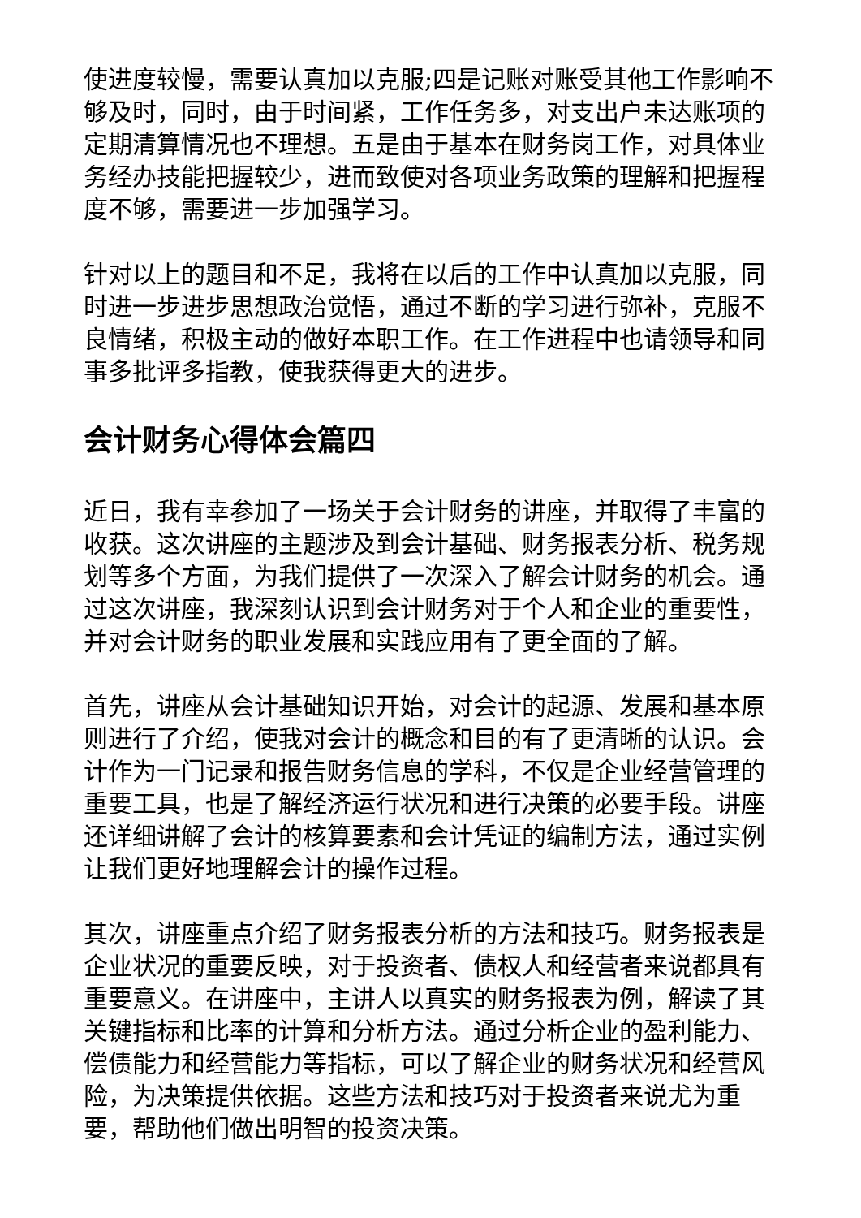使进度较慢，需要认真加以克服;四是记账对账受其他工作影响不够及时，同时，由于时间紧，工作任务多，对支出户未达账项的定期清算情况也不理想。五是由于基本在财务岗工作，对具体业务经办技能把握较少，进而致使对各项业务政策的理解和把握程度不够，需要进一步加强学习。
针对以上的题目和不足，我将在以后的工作中认真加以克服，同时进一步进步思想政治觉悟，通过不断的学习进行弥补，克服不良情绪，积极主动的做好本职工作。在工作进程中也请领导和同事多批评多指教，使我获得更大的进步。
会计财务心得体会篇四
近日，我有幸参加了一场关于会计财务的讲座，并取得了丰富的收获。这次讲座的主题涉及到会计基础、财务报表分析、税务规划等多个方面，为我们提供了一次深入了解会计财务的机会。通过这次讲座，我深刻认识到会计财务对于个人和企业的重要性，并对会计财务的职业发展和实践应用有了更全面的了解。
首先，讲座从会计基础知识开始，对会计的起源、发展和基本原则进行了介绍，使我对会计的概念和目的有了更清晰的认识。会计作为一门记录和报告财务信息的学科，不仅是企业经营管理的重要工具，也是了解经济运行状况和进行决策的必要手段。讲座还详细讲解了会计的核算要素和会计凭证的编制方法，通过实例让我们更好地理解会计的操作过程。
其次，讲座重点介绍了财务报表分析的方法和技巧。财务报表是企业状况的重要反映，对于投资者、债权人和经营者来说都具有重要意义。在讲座中，主讲人以真实的财务报表为例，解读了其关键指标和比率的计算和分析方法。通过分析企业的盈利能力、偿债能力和经营能力等指标，可以了解企业的财务状况和经营风险，为决策提供依据。这些方法和技巧对于投资者来说尤为重要，帮助他们做出明智的投资决策。